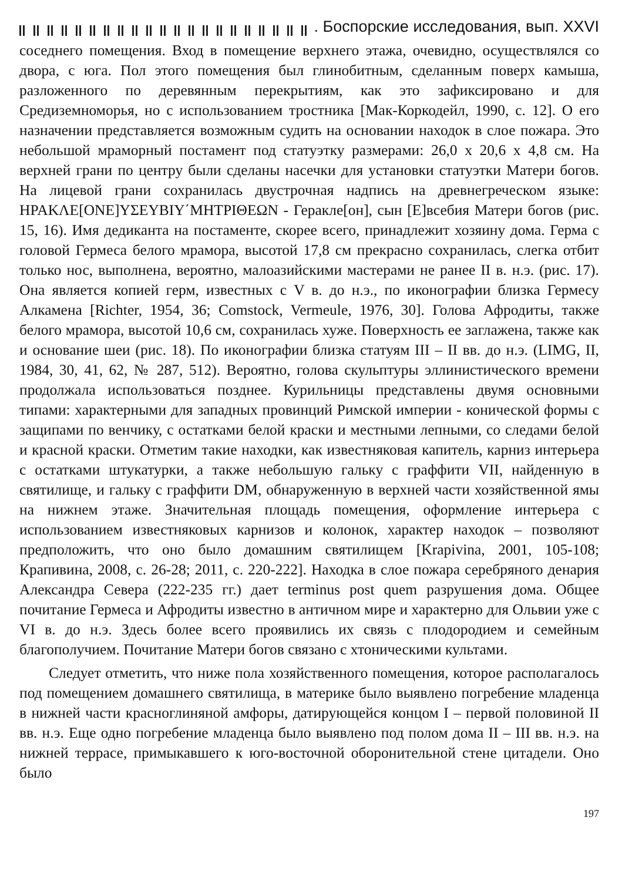. Боспорские исследования, вып. XXVI
соседнего помещения. Вход в помещение верхнего этажа, очевидно, осуществлялся со двора, с юга. Пол этого помещения был глинобитным, сделанным поверх камыша, разложенного по деревянным перекрытиям, как это зафиксировано и для Средиземноморья, но с использованием тростника [Мак-Коркодейл, 1990, с. 12]. О его назначении представляется возможным судить на основании находок в слое пожара. Это небольшой мраморный постамент под статуэтку размерами: 26,0 х 20,6 х 4,8 см. На верхней грани по центру были сделаны насечки для установки статуэтки Матери богов. На лицевой грани сохранилась двустрочная надпись на древнегреческом языке: ΗΡΑΚΛΕ[ΟΝΕ]ΥΣΕΥΒΙΥ΄ΜΗΤΡΙΘΕΩΝ - Геракле[он], сын [Е]всебия Матери богов (рис. 15, 16). Имя дедиканта на постаменте, скорее всего, принадлежит хозяину дома. Герма с головой Гермеса белого мрамора, высотой 17,8 см прекрасно сохранилась, слегка отбит только нос, выполнена, вероятно, малоазийскими мастерами не ранее II в. н.э. (рис. 17). Она является копией герм, известных с V в. до н.э., по иконографии близка Гермесу Алкамена [Richter, 1954, 36; Comstock, Vermeule, 1976, 30]. Голова Афродиты, также белого мрамора, высотой 10,6 см, сохранилась хуже. Поверхность ее заглажена, также как и основание шеи (рис. 18). По иконографии близка статуям III – II вв. до н.э. (LIMG, II, 1984, 30, 41, 62, № 287, 512). Вероятно, голова скульптуры эллинистического времени продолжала использоваться позднее. Курильницы представлены двумя основными типами: характерными для западных провинций Римской империи - конической формы с защипами по венчику, с остатками белой краски и местными лепными, со следами белой и красной краски. Отметим такие находки, как известняковая капитель, карниз интерьера с остатками штукатурки, а также небольшую гальку с граффити VII, найденную в святилище, и гальку с граффити DM, обнаруженную в верхней части хозяйственной ямы на нижнем этаже. Значительная площадь помещения, оформление интерьера с использованием известняковых карнизов и колонок, характер находок – позволяют предположить, что оно было домашним святилищем [Krapivina, 2001, 105-108; Крапивина, 2008, с. 26-28; 2011, с. 220-222]. Находка в слое пожара серебряного денария Александра Севера (222-235 гг.) дает terminus post quem разрушения дома. Общее почитание Гермеса и Афродиты известно в античном мире и характерно для Ольвии уже с VI в. до н.э. Здесь более всего проявились их связь с плодородием и семейным благополучием. Почитание Матери богов связано с хтоническими культами.
Следует отметить, что ниже пола хозяйственного помещения, которое располагалось под помещением домашнего святилища, в материке было выявлено погребение младенца в нижней части красноглиняной амфоры, датирующейся концом I – первой половиной II вв. н.э. Еще одно погребение младенца было выявлено под полом дома II – III вв. н.э. на нижней террасе, примыкавшего к юго-восточной оборонительной стене цитадели. Оно было
197